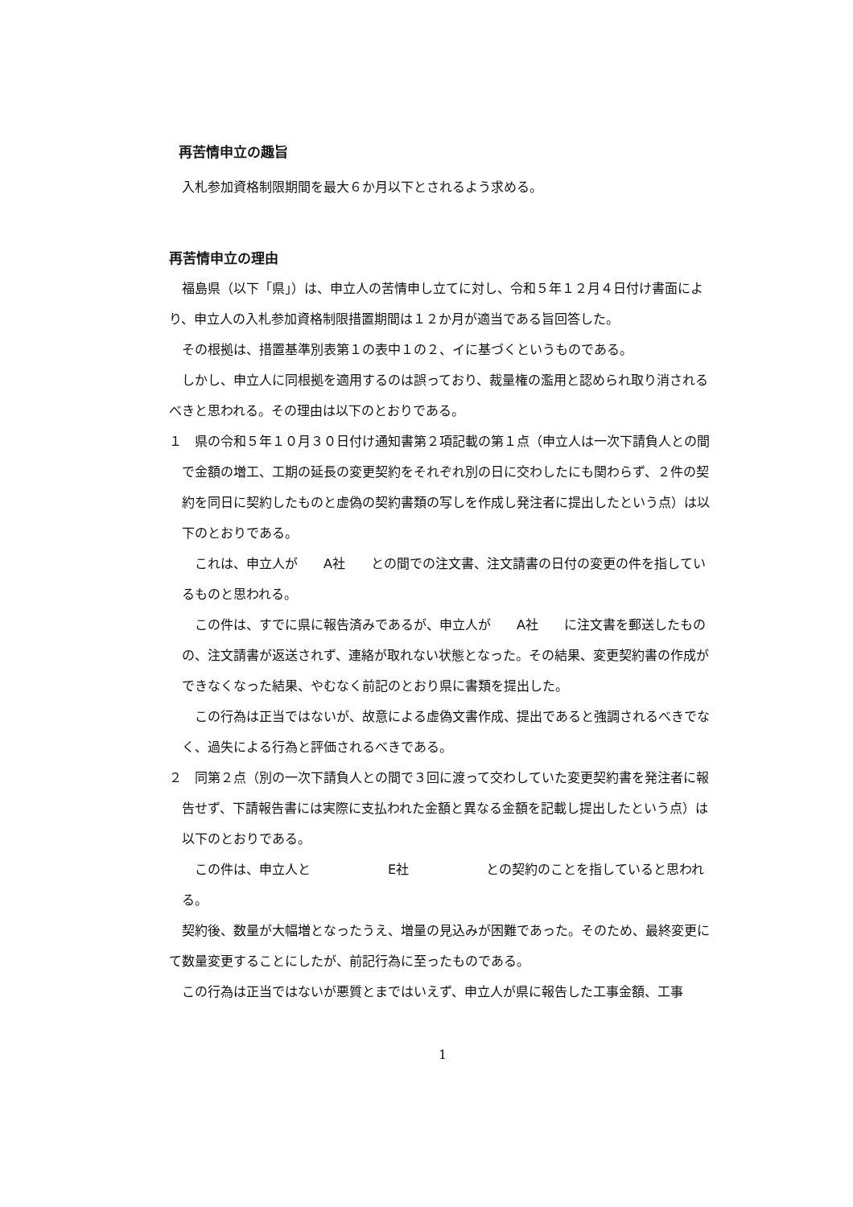再苦情申立の趣旨
入札参加資格制限期間を最大６か月以下とされるよう求める。
再苦情申立の理由
福島県（以下「県」）は、申立人の苦情申し立てに対し、令和５年１２月４日付け書面により、申立人の入札参加資格制限措置期間は１２か月が適当である旨回答した。
その根拠は、措置基準別表第１の表中１の２、イに基づくというものである。
しかし、申立人に同根拠を適用するのは誤っており、裁量権の濫用と認められ取り消されるべきと思われる。その理由は以下のとおりである。
１　県の令和５年１０月３０日付け通知書第２項記載の第１点（申立人は一次下請負人との間で金額の増工、工期の延長の変更契約をそれぞれ別の日に交わしたにも関わらず、２件の契約を同日に契約したものと虚偽の契約書類の写しを作成し発注者に提出したという点）は以下のとおりである。
これは、申立人が　　A社　　との間での注文書、注文請書の日付の変更の件を指しているものと思われる。
この件は、すでに県に報告済みであるが、申立人が　　A社　　に注文書を郵送したものの、注文請書が返送されず、連絡が取れない状態となった。その結果、変更契約書の作成ができなくなった結果、やむなく前記のとおり県に書類を提出した。
この行為は正当ではないが、故意による虚偽文書作成、提出であると強調されるべきでなく、過失による行為と評価されるべきである。
２　同第２点（別の一次下請負人との間で３回に渡って交わしていた変更契約書を発注者に報告せず、下請報告書には実際に支払われた金額と異なる金額を記載し提出したという点）は以下のとおりである。
この件は、申立人と　　　　　　E社　　　　　　との契約のことを指していると思われる。
契約後、数量が大幅増となったうえ、増量の見込みが困難であった。そのため、最終変更にて数量変更することにしたが、前記行為に至ったものである。
この行為は正当ではないが悪質とまではいえず、申立人が県に報告した工事金額、工事
1